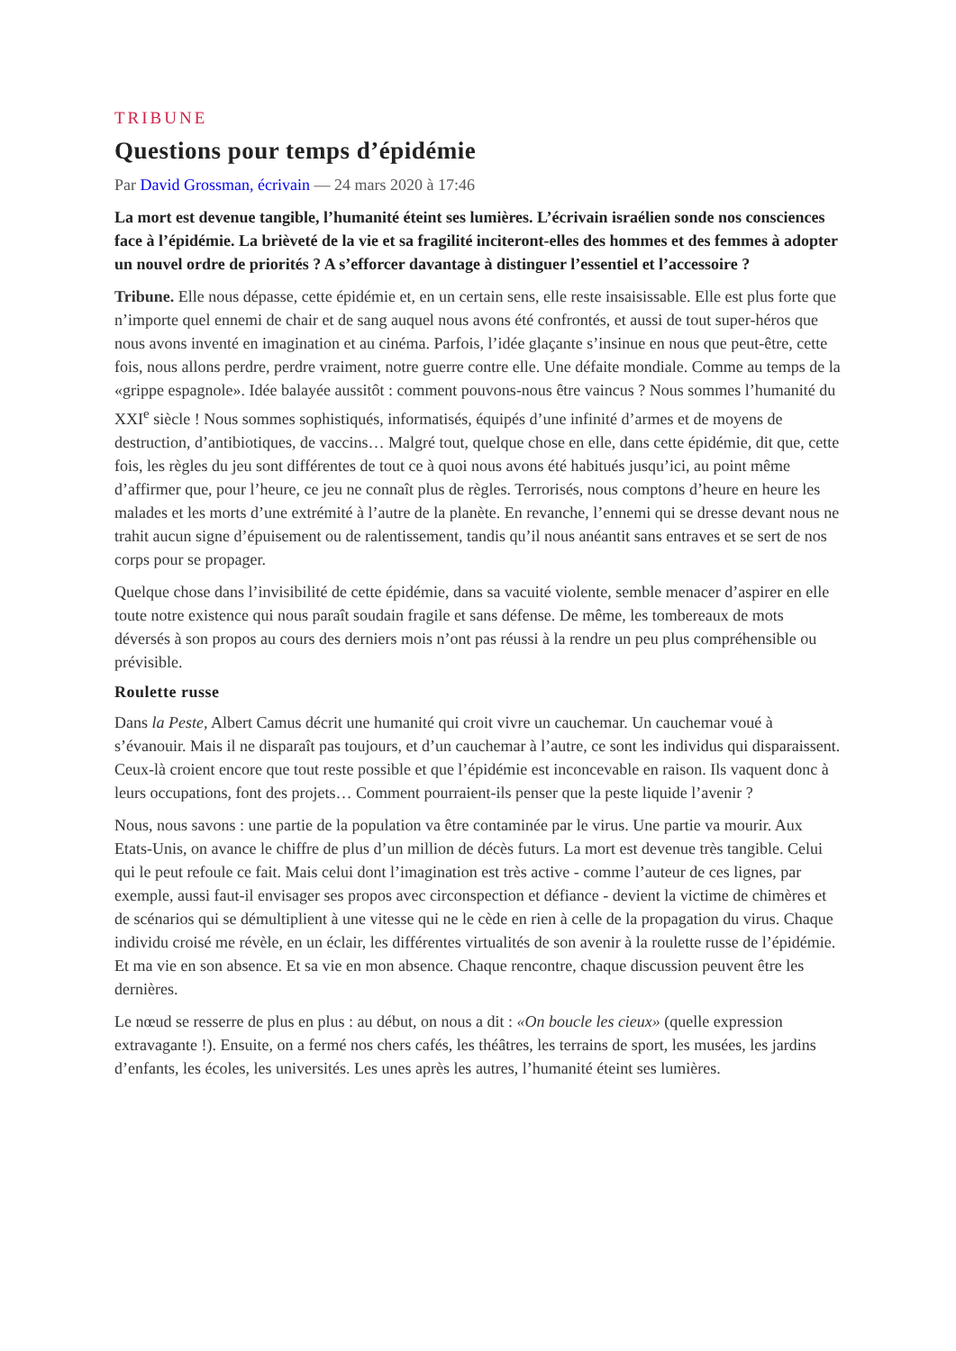TRIBUNE
Questions pour temps d’épidémie
Par David Grossman, écrivain — 24 mars 2020 à 17:46
La mort est devenue tangible, l’humanité éteint ses lumières. L’écrivain israélien sonde nos consciences face à l’épidémie. La brièveté de la vie et sa fragilité inciteront-elles des hommes et des femmes à adopter un nouvel ordre de priorités ? A s’efforcer davantage à distinguer l’essentiel et l’accessoire ?
Tribune. Elle nous dépasse, cette épidémie et, en un certain sens, elle reste insaisissable. Elle est plus forte que n’importe quel ennemi de chair et de sang auquel nous avons été confrontés, et aussi de tout super-héros que nous avons inventé en imagination et au cinéma. Parfois, l’idée glaçante s’insinue en nous que peut-être, cette fois, nous allons perdre, perdre vraiment, notre guerre contre elle. Une défaite mondiale. Comme au temps de la «grippe espagnole». Idée balayée aussitôt : comment pouvons-nous être vaincus ? Nous sommes l’humanité du XXI<sup>e</sup> siècle ! Nous sommes sophistiqués, informatisés, équipés d’une infinité d’armes et de moyens de destruction, d’antibiotiques, de vaccins… Malgré tout, quelque chose en elle, dans cette épidémie, dit que, cette fois, les règles du jeu sont différentes de tout ce à quoi nous avons été habitués jusqu’ici, au point même d’affirmer que, pour l’heure, ce jeu ne connaît plus de règles. Terrorisés, nous comptons d’heure en heure les malades et les morts d’une extrémité à l’autre de la planète. En revanche, l’ennemi qui se dresse devant nous ne trahit aucun signe d’épuisement ou de ralentissement, tandis qu’il nous anéantit sans entraves et se sert de nos corps pour se propager.
Quelque chose dans l’invisibilité de cette épidémie, dans sa vacuité violente, semble menacer d’aspirer en elle toute notre existence qui nous paraît soudain fragile et sans défense. De même, les tombereaux de mots déversés à son propos au cours des derniers mois n’ont pas réussi à la rendre un peu plus compréhensible ou prévisible.
Roulette russe
Dans la Peste, Albert Camus décrit une humanité qui croit vivre un cauchemar. Un cauchemar voué à s’évanouir. Mais il ne disparaît pas toujours, et d’un cauchemar à l’autre, ce sont les individus qui disparaissent. Ceux-là croient encore que tout reste possible et que l’épidémie est inconcevable en raison. Ils vaquent donc à leurs occupations, font des projets… Comment pourraient-ils penser que la peste liquide l’avenir ?
Nous, nous savons : une partie de la population va être contaminée par le virus. Une partie va mourir. Aux Etats-Unis, on avance le chiffre de plus d’un million de décès futurs. La mort est devenue très tangible. Celui qui le peut refoule ce fait. Mais celui dont l’imagination est très active - comme l’auteur de ces lignes, par exemple, aussi faut-il envisager ses propos avec circonspection et défiance - devient la victime de chimères et de scénarios qui se démultiplient à une vitesse qui ne le cède en rien à celle de la propagation du virus. Chaque individu croisé me révèle, en un éclair, les différentes virtualités de son avenir à la roulette russe de l’épidémie. Et ma vie en son absence. Et sa vie en mon absence. Chaque rencontre, chaque discussion peuvent être les dernières.
Le nœud se resserre de plus en plus : au début, on nous a dit : «On boucle les cieux» (quelle expression extravagante !). Ensuite, on a fermé nos chers cafés, les théâtres, les terrains de sport, les musées, les jardins d’enfants, les écoles, les universités. Les unes après les autres, l’humanité éteint ses lumières.